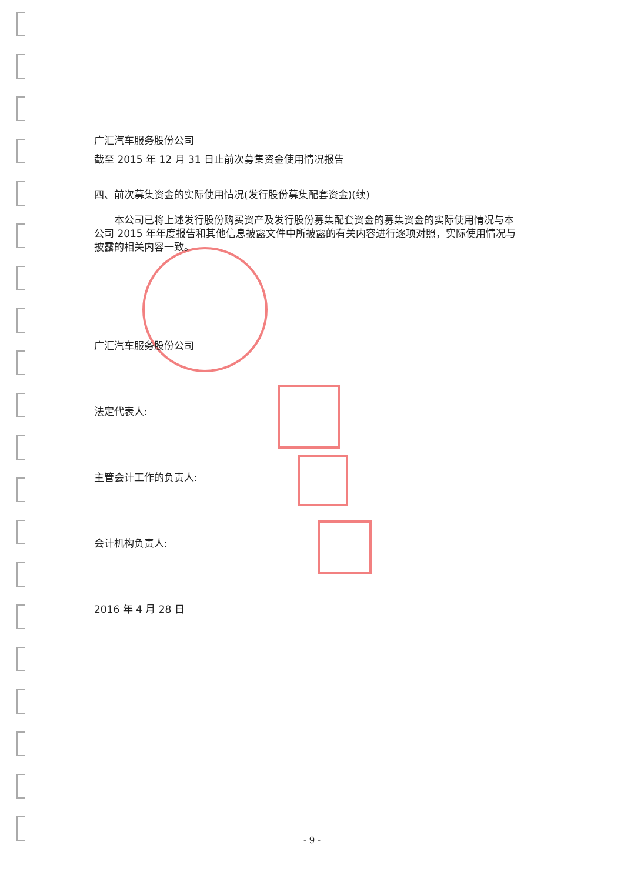广汇汽车服务股份公司
截至 2015 年 12 月 31 日止前次募集资金使用情况报告
四、前次募集资金的实际使用情况(发行股份募集配套资金)(续)
本公司已将上述发行股份购买资产及发行股份募集配套资金的募集资金的实际使用情况与本公司 2015 年年度报告和其他信息披露文件中所披露的有关内容进行逐项对照，实际使用情况与披露的相关内容一致。
广汇汽车服务股份公司
法定代表人:
主管会计工作的负责人:
会计机构负责人:
2016 年 4 月 28 日
- 9 -